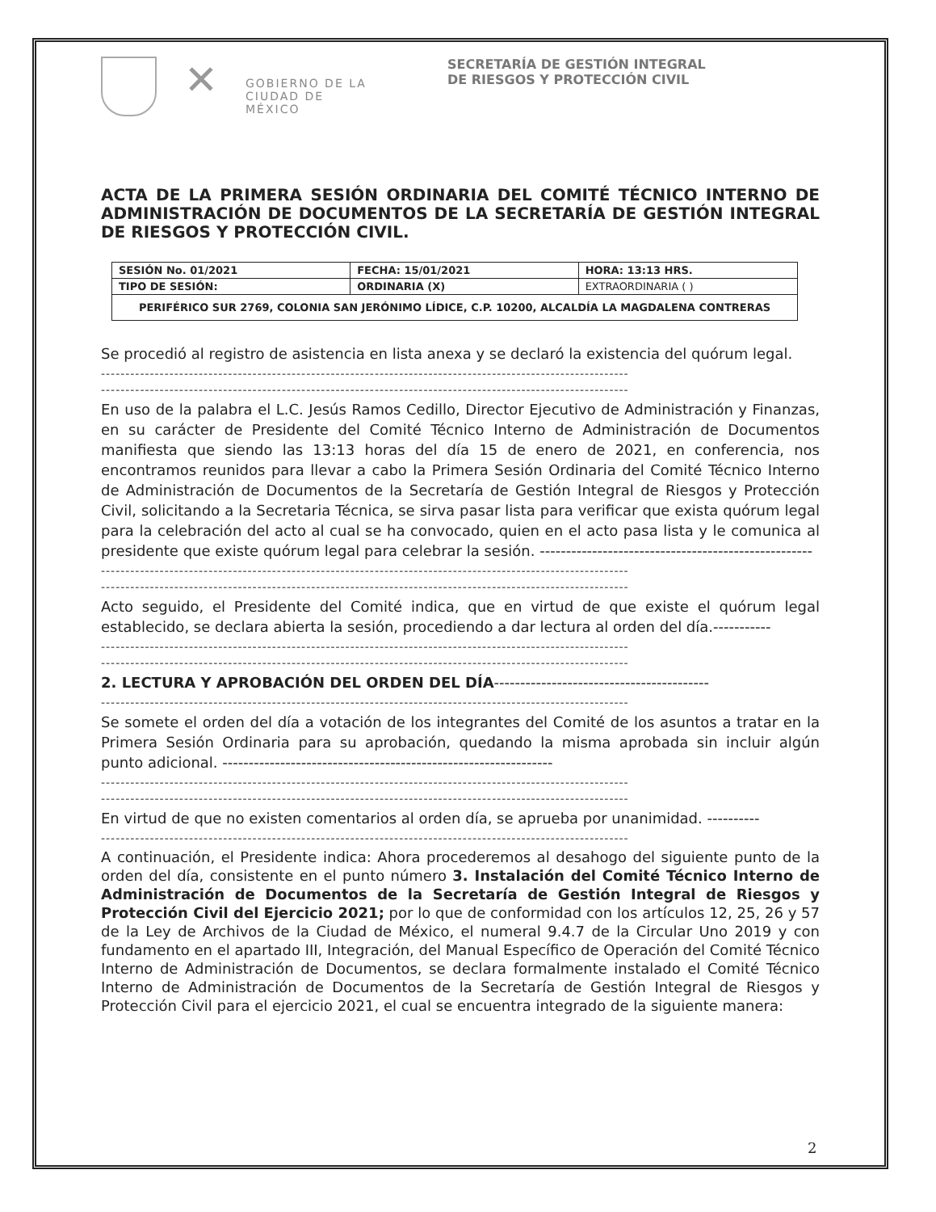✕
GOBIERNO DE LA CIUDAD DE MÉXICO
SECRETARÍA DE GESTIÓN INTEGRAL
DE RIESGOS Y PROTECCIÓN CIVIL
ACTA DE LA PRIMERA SESIÓN ORDINARIA DEL COMITÉ TÉCNICO INTERNO DE ADMINISTRACIÓN DE DOCUMENTOS DE LA SECRETARÍA DE GESTIÓN INTEGRAL DE RIESGOS Y PROTECCIÓN CIVIL.
| SESIÓN No. 01/2021 | FECHA: 15/01/2021 | HORA: 13:13 HRS. |
| TIPO DE SESIÓN: | ORDINARIA (X) | EXTRAORDINARIA ( ) |
| PERIFÉRICO SUR 2769, COLONIA SAN JERÓNIMO LÍDICE, C.P. 10200, ALCALDÍA LA MAGDALENA CONTRERAS | | |
Se procedió al registro de asistencia en lista anexa y se declaró la existencia del quórum legal.
------------------------------------------------------------------------------------------------------------
------------------------------------------------------------------------------------------------------------
En uso de la palabra el L.C. Jesús Ramos Cedillo, Director Ejecutivo de Administración y Finanzas, en su carácter de Presidente del Comité Técnico Interno de Administración de Documentos manifiesta que siendo las 13:13 horas del día 15 de enero de 2021, en conferencia, nos encontramos reunidos para llevar a cabo la Primera Sesión Ordinaria del Comité Técnico Interno de Administración de Documentos de la Secretaría de Gestión Integral de Riesgos y Protección Civil, solicitando a la Secretaria Técnica, se sirva pasar lista para verificar que exista quórum legal para la celebración del acto al cual se ha convocado, quien en el acto pasa lista y le comunica al presidente que existe quórum legal para celebrar la sesión. ----------------------------------------------------
------------------------------------------------------------------------------------------------------------
------------------------------------------------------------------------------------------------------------
Acto seguido, el Presidente del Comité indica, que en virtud de que existe el quórum legal establecido, se declara abierta la sesión, procediendo a dar lectura al orden del día.-----------
------------------------------------------------------------------------------------------------------------
------------------------------------------------------------------------------------------------------------
2. LECTURA Y APROBACIÓN DEL ORDEN DEL DÍA-----------------------------------------
------------------------------------------------------------------------------------------------------------
Se somete el orden del día a votación de los integrantes del Comité de los asuntos a tratar en la Primera Sesión Ordinaria para su aprobación, quedando la misma aprobada sin incluir algún punto adicional. ---------------------------------------------------------------
------------------------------------------------------------------------------------------------------------
------------------------------------------------------------------------------------------------------------
En virtud de que no existen comentarios al orden día, se aprueba por unanimidad. ----------
------------------------------------------------------------------------------------------------------------
A continuación, el Presidente indica: Ahora procederemos al desahogo del siguiente punto de la orden del día, consistente en el punto número 3. Instalación del Comité Técnico Interno de Administración de Documentos de la Secretaría de Gestión Integral de Riesgos y Protección Civil del Ejercicio 2021; por lo que de conformidad con los artículos 12, 25, 26 y 57 de la Ley de Archivos de la Ciudad de México, el numeral 9.4.7 de la Circular Uno 2019 y con fundamento en el apartado III, Integración, del Manual Específico de Operación del Comité Técnico Interno de Administración de Documentos, se declara formalmente instalado el Comité Técnico Interno de Administración de Documentos de la Secretaría de Gestión Integral de Riesgos y Protección Civil para el ejercicio 2021, el cual se encuentra integrado de la siguiente manera:
2